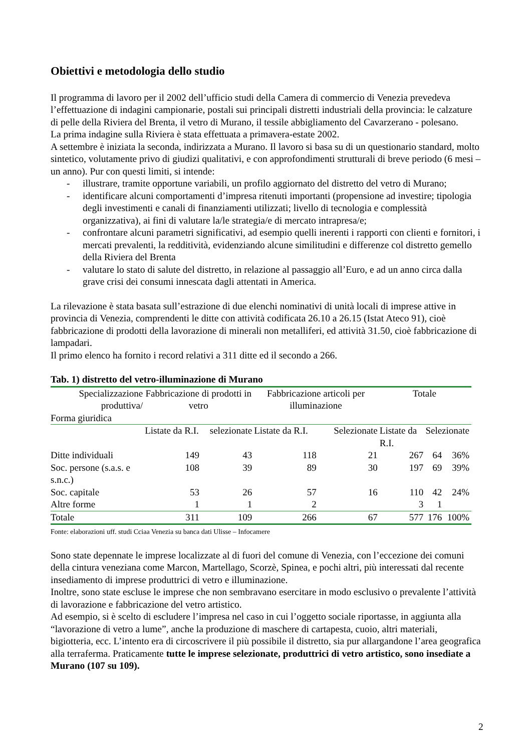Obiettivi e metodologia dello studio
Il programma di lavoro per il 2002 dell’ufficio studi della Camera di commercio di Venezia prevedeva l’effettuazione di indagini campionarie, postali sui principali distretti industriali della provincia: le calzature di pelle della Riviera del Brenta, il vetro di Murano, il tessile abbigliamento del Cavarzerano - polesano.
La prima indagine sulla Riviera è stata effettuata a primavera-estate 2002.
A settembre è iniziata la seconda, indirizzata a Murano. Il lavoro si basa su di un questionario standard, molto sintetico, volutamente privo di giudizi qualitativi, e con approfondimenti strutturali di breve periodo (6 mesi – un anno). Pur con questi limiti, si intende:
- illustrare, tramite opportune variabili, un profilo aggiornato del distretto del vetro di Murano;
- identificare alcuni comportamenti d’impresa ritenuti importanti (propensione ad investire; tipologia degli investimenti e canali di finanziamenti utilizzati; livello di tecnologia e complessità organizzativa), ai fini di valutare la/le strategia/e di mercato intrapresa/e;
- confrontare alcuni parametri significativi, ad esempio quelli inerenti i rapporti con clienti e fornitori, i mercati prevalenti, la redditività, evidenziando alcune similitudini e differenze col distretto gemello della Riviera del Brenta
- valutare lo stato di salute del distretto, in relazione al passaggio all’Euro, e ad un anno circa dalla grave crisi dei consumi innescata dagli attentati in America.
La rilevazione è stata basata sull’estrazione di due elenchi nominativi di unità locali di imprese attive in provincia di Venezia, comprendenti le ditte con attività codificata 26.10 a 26.15 (Istat Ateco 91), cioè fabbricazione di prodotti della lavorazione di minerali non metalliferi, ed attività 31.50, cioè fabbricazione di lampadari.
Il primo elenco ha fornito i record relativi a 311 ditte ed il secondo a 266.
Tab. 1) distretto del vetro-illuminazione di Murano
| Specializzazione produttiva/ | Fabbricazione di prodotti in vetro | | Fabbricazione articoli per illuminazione | | Totale | | |
| --- | --- | --- | --- | --- | --- | --- | --- |
| Forma giuridica | | | | | | | |
| | Listate da R.I. | selezionate | Listate da R.I. | Selezionate | Listate da R.I. | Selezionate | |
| Ditte individuali | 149 | 43 | 118 | 21 | 267 | 64 | 36% |
| Soc. persone (s.a.s. e s.n.c.) | 108 | 39 | 89 | 30 | 197 | 69 | 39% |
| Soc. capitale | 53 | 26 | 57 | 16 | 110 | 42 | 24% |
| Altre forme | 1 | 1 | 2 | | 3 | 1 | |
| Totale | 311 | 109 | 266 | 67 | 577 | 176 | 100% |
Fonte: elaborazioni uff. studi Cciaa Venezia su banca dati Ulisse – Infocamere
Sono state depennate le imprese localizzate al di fuori del comune di Venezia, con l’eccezione dei comuni della cintura veneziana come Marcon, Martellago, Scorzè, Spinea, e pochi altri, più interessati dal recente insediamento di imprese produttrici di vetro e illuminazione.
Inoltre, sono state escluse le imprese che non sembravano esercitare in modo esclusivo o prevalente l’attività di lavorazione e fabbricazione del vetro artistico.
Ad esempio, si è scelto di escludere l’impresa nel caso in cui l’oggetto sociale riportasse, in aggiunta alla “lavorazione di vetro a lume”, anche la produzione di maschere di cartapesta, cuoio, altri materiali, bigiotteria, ecc. L’intento era di circoscrivere il più possibile il distretto, sia pur allargandone l’area geografica alla terraferma. Praticamente tutte le imprese selezionate, produttrici di vetro artistico, sono insediate a Murano (107 su 109).
2